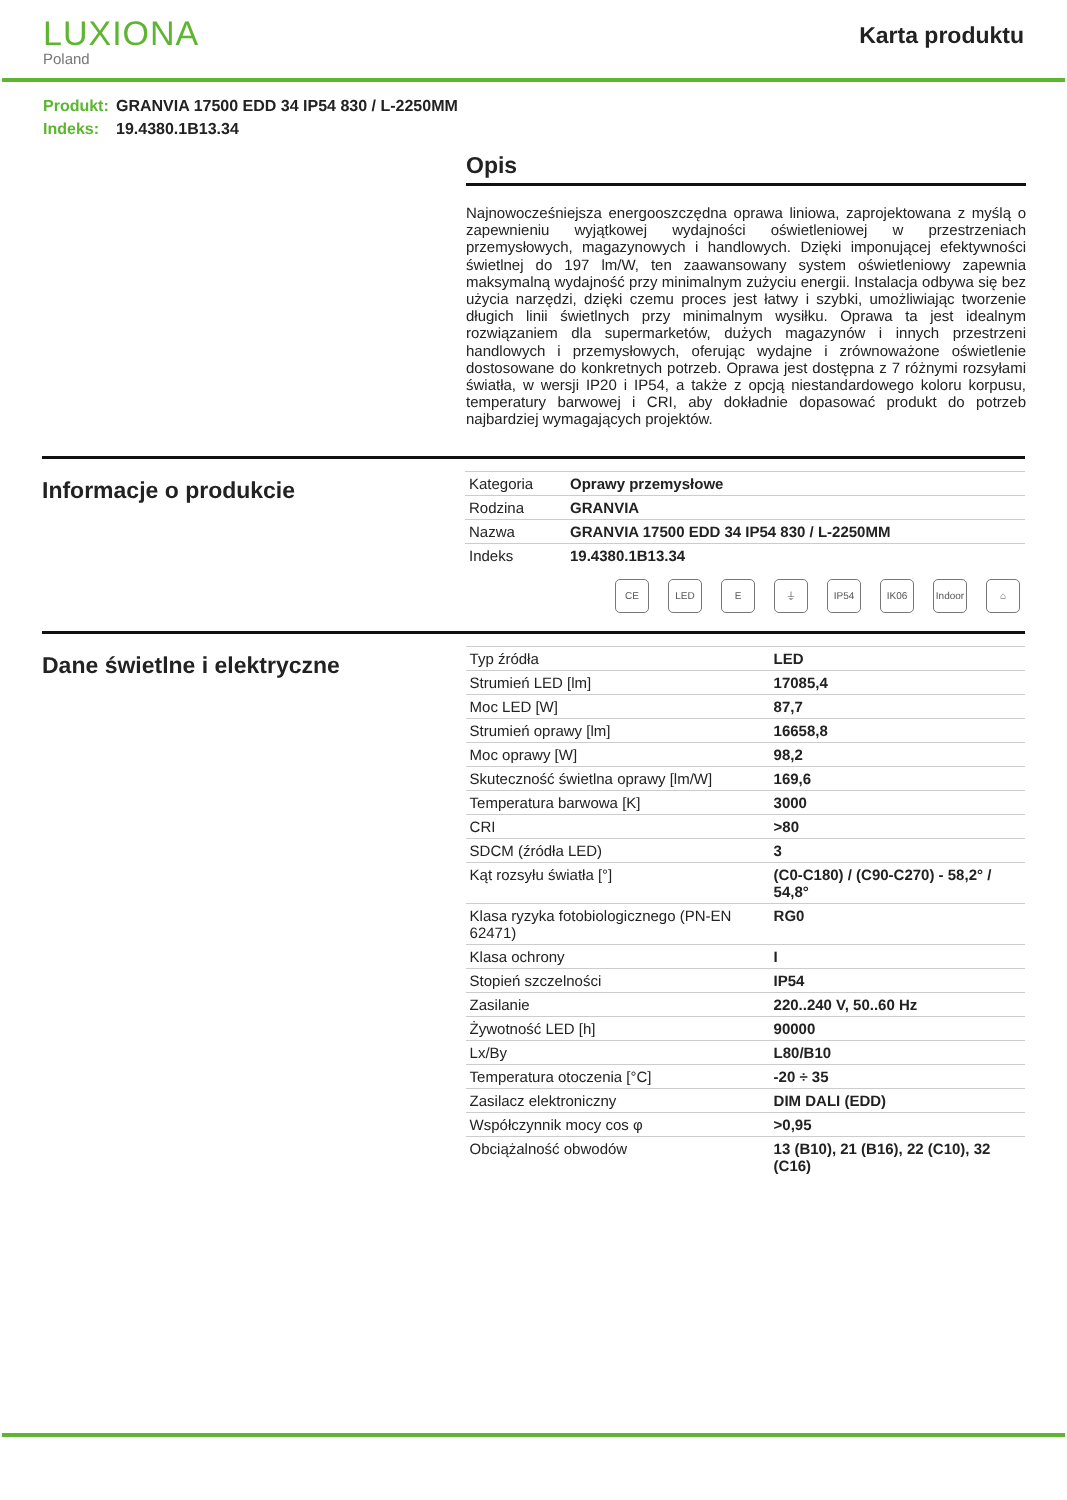LUXIONA
Poland
Karta produktu
Produkt: GRANVIA 17500 EDD 34 IP54 830 / L-2250MM
Indeks: 19.4380.1B13.34
Opis
Najnowocześniejsza energooszczędna oprawa liniowa, zaprojektowana z myślą o zapewnieniu wyjątkowej wydajności oświetleniowej w przestrzeniach przemysłowych, magazynowych i handlowych. Dzięki imponującej efektywności świetlnej do 197 lm/W, ten zaawansowany system oświetleniowy zapewnia maksymalną wydajność przy minimalnym zużyciu energii. Instalacja odbywa się bez użycia narzędzi, dzięki czemu proces jest łatwy i szybki, umożliwiając tworzenie długich linii świetlnych przy minimalnym wysiłku. Oprawa ta jest idealnym rozwiązaniem dla supermarketów, dużych magazynów i innych przestrzeni handlowych i przemysłowych, oferując wydajne i zrównoważone oświetlenie dostosowane do konkretnych potrzeb. Oprawa jest dostępna z 7 różnymi rozsyłami światła, w wersji IP20 i IP54, a także z opcją niestandardowego koloru korpusu, temperatury barwowej i CRI, aby dokładnie dopasować produkt do potrzeb najbardziej wymagających projektów.
Informacje o produkcie
| Kategoria | Oprawy przemysłowe |
| Rodzina | GRANVIA |
| Nazwa | GRANVIA 17500 EDD 34 IP54 830 / L-2250MM |
| Indeks | 19.4380.1B13.34 |
CE LED E ⏚ IP54 IK06 Indoor
⌂
Dane świetlne i elektryczne
| Typ źródła | LED |
| Strumień LED [lm] | 17085,4 |
| Moc LED [W] | 87,7 |
| Strumień oprawy [lm] | 16658,8 |
| Moc oprawy [W] | 98,2 |
| Skuteczność świetlna oprawy [lm/W] | 169,6 |
| Temperatura barwowa [K] | 3000 |
| CRI | >80 |
| SDCM (źródła LED) | 3 |
| Kąt rozsyłu światła [°] | (C0-C180) / (C90-C270) - 58,2° / 54,8° |
| Klasa ryzyka fotobiologicznego (PN-EN 62471) | RG0 |
| Klasa ochrony | I |
| Stopień szczelności | IP54 |
| Zasilanie | 220..240 V, 50..60 Hz |
| Żywotność LED [h] | 90000 |
| Lx/By | L80/B10 |
| Temperatura otoczenia [°C] | -20 ÷ 35 |
| Zasilacz elektroniczny | DIM DALI (EDD) |
| Współczynnik mocy cos φ | >0,95 |
| Obciążalność obwodów | 13 (B10), 21 (B16), 22 (C10), 32 (C16) |